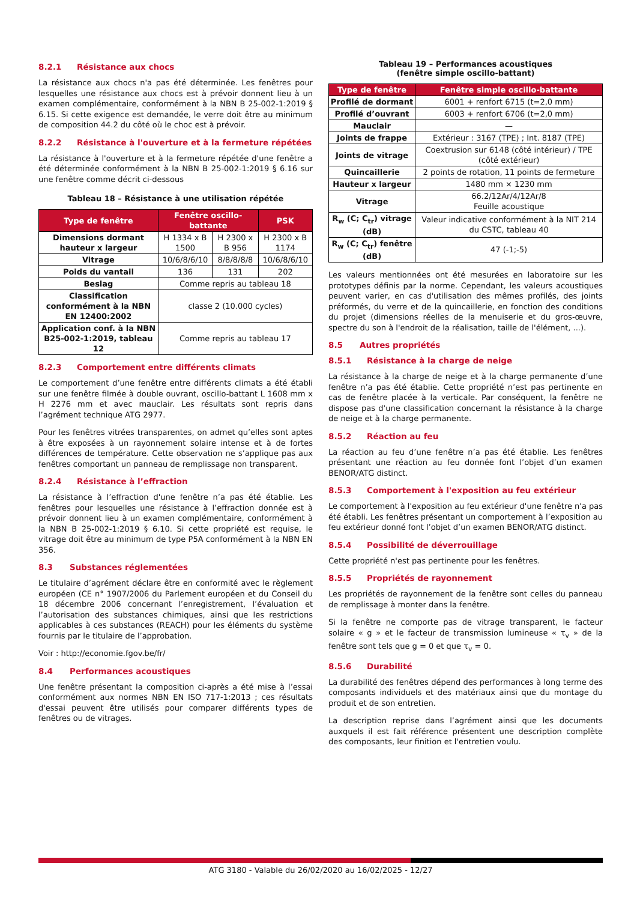8.2.1 Résistance aux chocs
La résistance aux chocs n'a pas été déterminée. Les fenêtres pour lesquelles une résistance aux chocs est à prévoir donnent lieu à un examen complémentaire, conformément à la NBN B 25-002-1:2019 § 6.15. Si cette exigence est demandée, le verre doit être au minimum de composition 44.2 du côté où le choc est à prévoir.
8.2.2 Résistance à l'ouverture et à la fermeture répétées
La résistance à l'ouverture et à la fermeture répétée d'une fenêtre a été déterminée conformément à la NBN B 25-002-1:2019 § 6.16 sur une fenêtre comme décrit ci-dessous
Tableau 18 – Résistance à une utilisation répétée
| Type de fenêtre | Fenêtre oscillo-battante | | PSK |
| --- | --- | --- | --- |
| Dimensions dormant hauteur x largeur | H 1334 x B 1500 | H 2300 x B 956 | H 2300 x B 1174 |
| Vitrage | 10/6/8/6/10 | 8/8/8/8/8 | 10/6/8/6/10 |
| Poids du vantail | 136 | 131 | 202 |
| Beslag | Comme repris au tableau 18 | | |
| Classification conformément à la NBN EN 12400:2002 | classe 2 (10.000 cycles) | | |
| Application conf. à la NBN B25-002-1:2019, tableau 12 | Comme repris au tableau 17 | | |
8.2.3 Comportement entre différents climats
Le comportement d’une fenêtre entre différents climats a été établi sur une fenêtre filmée à double ouvrant, oscillo-battant L 1608 mm x H 2276 mm et avec mauclair. Les résultats sont repris dans l’agrément technique ATG 2977.
Pour les fenêtres vitrées transparentes, on admet qu’elles sont aptes à être exposées à un rayonnement solaire intense et à de fortes différences de température. Cette observation ne s’applique pas aux fenêtres comportant un panneau de remplissage non transparent.
8.2.4 Résistance à l’effraction
La résistance à l’effraction d'une fenêtre n’a pas été établie. Les fenêtres pour lesquelles une résistance à l’effraction donnée est à prévoir donnent lieu à un examen complémentaire, conformément à la NBN B 25-002-1:2019 § 6.10. Si cette propriété est requise, le vitrage doit être au minimum de type P5A conformément à la NBN EN 356.
8.3 Substances réglementées
Le titulaire d’agrément déclare être en conformité avec le règlement européen (CE n° 1907/2006 du Parlement européen et du Conseil du 18 décembre 2006 concernant l’enregistrement, l’évaluation et l’autorisation des substances chimiques, ainsi que les restrictions applicables à ces substances (REACH) pour les éléments du système fournis par le titulaire de l’approbation.
Voir : http://economie.fgov.be/fr/
8.4 Performances acoustiques
Une fenêtre présentant la composition ci-après a été mise à l’essai conformément aux normes NBN EN ISO 717-1:2013 ; ces résultats d'essai peuvent être utilisés pour comparer différents types de fenêtres ou de vitrages.
Tableau 19 – Performances acoustiques
(fenêtre simple oscillo-battant)
| Type de fenêtre | Fenêtre simple oscillo-battante |
| --- | --- |
| Profilé de dormant | 6001 + renfort 6715 (t=2,0 mm) |
| Profilé d’ouvrant | 6003 + renfort 6706 (t=2,0 mm) |
| Mauclair | — |
| Joints de frappe | Extérieur : 3167 (TPE) ; Int. 8187 (TPE) |
| Joints de vitrage | Coextrusion sur 6148 (côté intérieur) / TPE (côté extérieur) |
| Quincaillerie | 2 points de rotation, 11 points de fermeture |
| Hauteur x largeur | 1480 mm × 1230 mm |
| Vitrage | 66.2/12Ar/4/12Ar/8 Feuille acoustique |
| R<sub>w</sub> (C; C<sub>tr</sub>) vitrage (dB) | Valeur indicative conformément à la NIT 214 du CSTC, tableau 40 |
| R<sub>w</sub> (C; C<sub>tr</sub>) fenêtre (dB) | 47 (-1;-5) |
Les valeurs mentionnées ont été mesurées en laboratoire sur les prototypes définis par la norme. Cependant, les valeurs acoustiques peuvent varier, en cas d'utilisation des mêmes profilés, des joints préformés, du verre et de la quincaillerie, en fonction des conditions du projet (dimensions réelles de la menuiserie et du gros-œuvre, spectre du son à l'endroit de la réalisation, taille de l'élément, ...).
8.5 Autres propriétés
8.5.1 Résistance à la charge de neige
La résistance à la charge de neige et à la charge permanente d’une fenêtre n’a pas été établie. Cette propriété n’est pas pertinente en cas de fenêtre placée à la verticale. Par conséquent, la fenêtre ne dispose pas d'une classification concernant la résistance à la charge de neige et à la charge permanente.
8.5.2 Réaction au feu
La réaction au feu d’une fenêtre n’a pas été établie. Les fenêtres présentant une réaction au feu donnée font l’objet d’un examen BENOR/ATG distinct.
8.5.3 Comportement à l'exposition au feu extérieur
Le comportement à l'exposition au feu extérieur d'une fenêtre n'a pas été établi. Les fenêtres présentant un comportement à l’exposition au feu extérieur donné font l’objet d’un examen BENOR/ATG distinct.
8.5.4 Possibilité de déverrouillage
Cette propriété n'est pas pertinente pour les fenêtres.
8.5.5 Propriétés de rayonnement
Les propriétés de rayonnement de la fenêtre sont celles du panneau de remplissage à monter dans la fenêtre.
Si la fenêtre ne comporte pas de vitrage transparent, le facteur solaire « g » et le facteur de transmission lumineuse « τ<sub>v</sub> » de la fenêtre sont tels que g = 0 et que τ<sub>v</sub> = 0.
8.5.6 Durabilité
La durabilité des fenêtres dépend des performances à long terme des composants individuels et des matériaux ainsi que du montage du produit et de son entretien.
La description reprise dans l’agrément ainsi que les documents auxquels il est fait référence présentent une description complète des composants, leur finition et l'entretien voulu.
ATG 3180 - Valable du 26/02/2020 au 16/02/2025 - 12/27